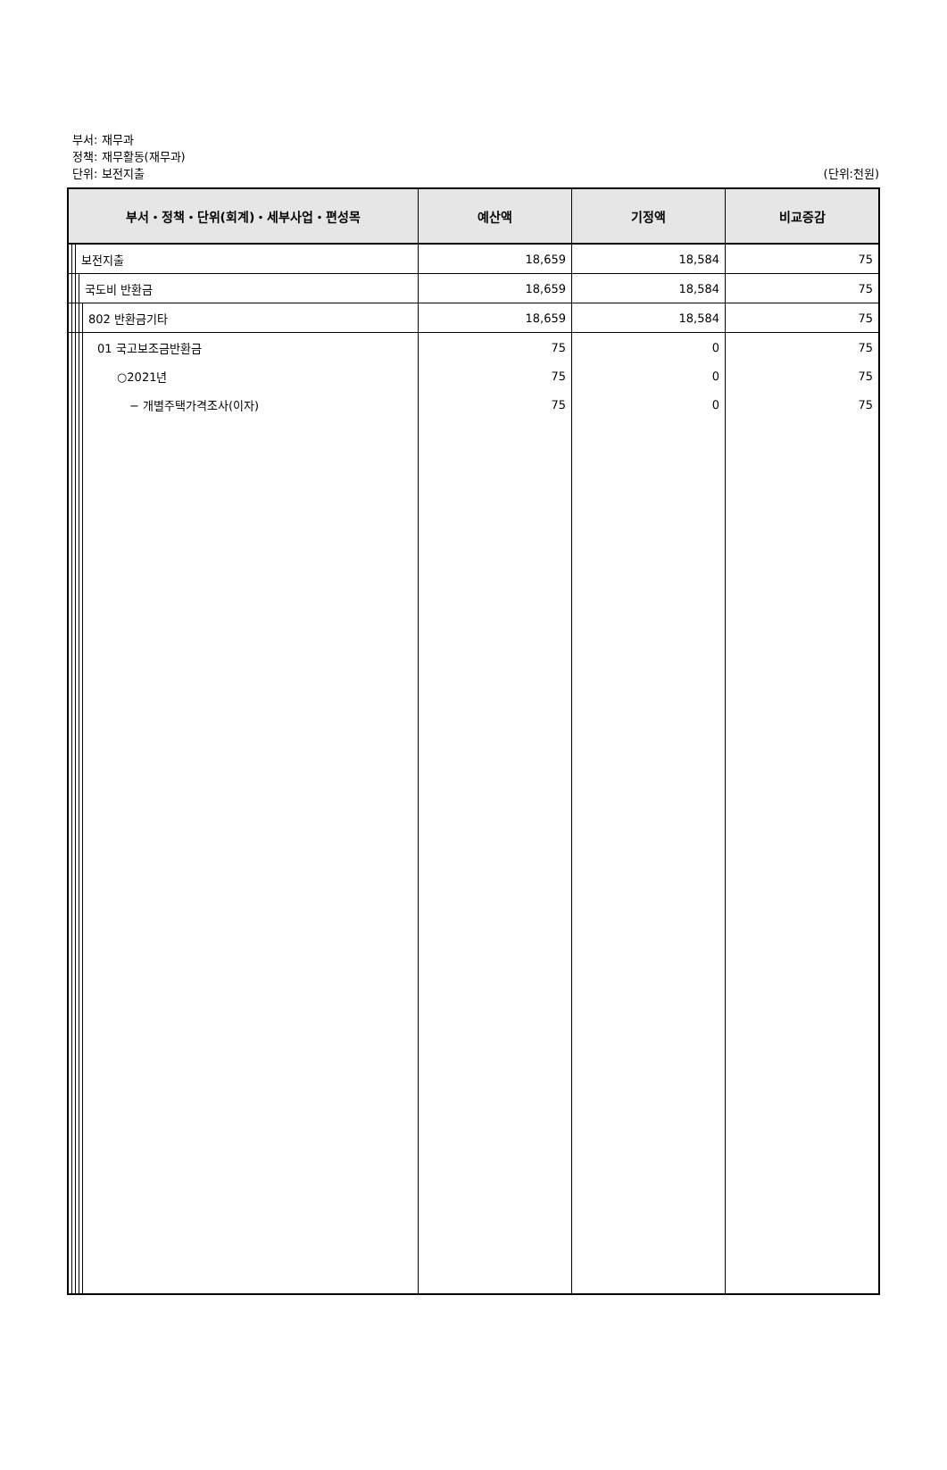부서: 재무과
정책: 재무활동(재무과)
단위: 보전지출
(단위:천원)
| 부서・정책・단위(회계)・세부사업・편성목 | | | | | 예산액 | 기정액 | 비교증감 |
| --- | --- | --- | --- | --- | --- | --- | --- |
| | | 보전지출 | | | 18,659 | 18,584 | 75 |
| | | | 국도비 반환금 | | 18,659 | 18,584 | 75 |
| | | | | 802 반환금기타 | 18,659 | 18,584 | 75 |
| | | | | 01 국고보조금반환금 | 75 | 0 | 75 |
| | | | | ○2021년 | 75 | 0 | 75 |
| | | | | − 개별주택가격조사(이자) | 75 | 0 | 75 |